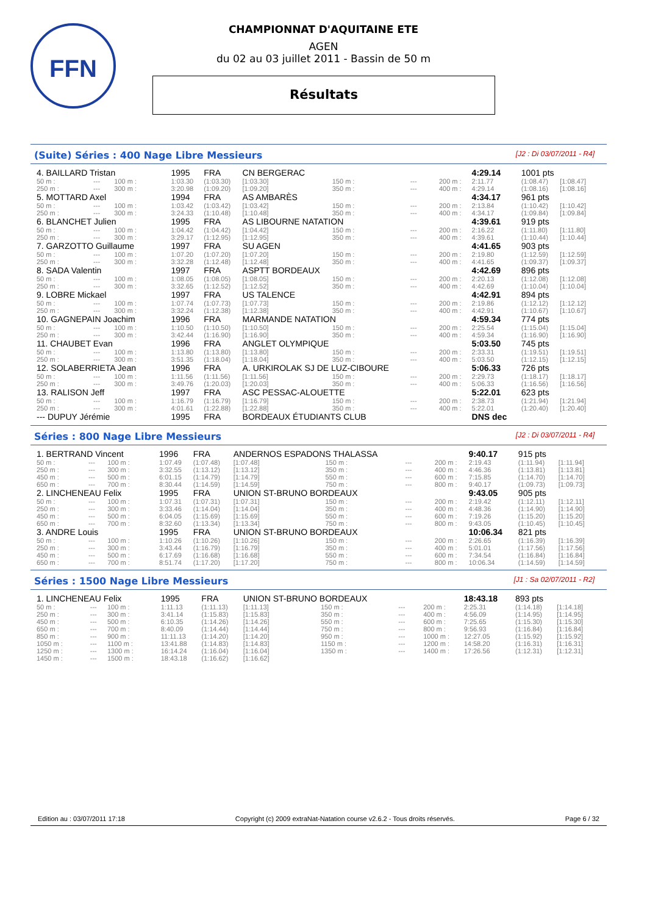FFN
CHAMPIONNAT D'AQUITAINE ETE
AGEN
du 02 au 03 juillet 2011 - Bassin de 50 m
Résultats
(Suite) Séries : 400 Nage Libre Messieurs [J2 : Di 03/07/2011 - R4]
| 4. BAILLARD Tristan | | | 1995 | FRA | CN BERGERAC | | | | 4:29.14 | 1001 pts | |
| 50 m : | --- | 100 m : | 1:03.30 | (1:03.30) | [1:03.30] | 150 m : | --- | 200 m : | 2:11.77 | (1:08.47) | [1:08.47] |
| 250 m : | --- | 300 m : | 3:20.98 | (1:09.20) | [1:09.20] | 350 m : | --- | 400 m : | 4:29.14 | (1:08.16) | [1:08.16] |
| 5. MOTTARD Axel | | | 1994 | FRA | AS AMBARÈS | | | | 4:34.17 | 961 pts | |
| 50 m : | --- | 100 m : | 1:03.42 | (1:03.42) | [1:03.42] | 150 m : | --- | 200 m : | 2:13.84 | (1:10.42) | [1:10.42] |
| 250 m : | --- | 300 m : | 3:24.33 | (1:10.48) | [1:10.48] | 350 m : | --- | 400 m : | 4:34.17 | (1:09.84) | [1:09.84] |
| 6. BLANCHET Julien | | | 1995 | FRA | AS LIBOURNE NATATION | | | | 4:39.61 | 919 pts | |
| 50 m : | --- | 100 m : | 1:04.42 | (1:04.42) | [1:04.42] | 150 m : | --- | 200 m : | 2:16.22 | (1:11.80) | [1:11.80] |
| 250 m : | --- | 300 m : | 3:29.17 | (1:12.95) | [1:12.95] | 350 m : | --- | 400 m : | 4:39.61 | (1:10.44) | [1:10.44] |
| 7. GARZOTTO Guillaume | | | 1997 | FRA | SU AGEN | | | | 4:41.65 | 903 pts | |
| 50 m : | --- | 100 m : | 1:07.20 | (1:07.20) | [1:07.20] | 150 m : | --- | 200 m : | 2:19.80 | (1:12.59) | [1:12.59] |
| 250 m : | --- | 300 m : | 3:32.28 | (1:12.48) | [1:12.48] | 350 m : | --- | 400 m : | 4:41.65 | (1:09.37) | [1:09.37] |
| 8. SADA Valentin | | | 1997 | FRA | ASPTT BORDEAUX | | | | 4:42.69 | 896 pts | |
| 50 m : | --- | 100 m : | 1:08.05 | (1:08.05) | [1:08.05] | 150 m : | --- | 200 m : | 2:20.13 | (1:12.08) | [1:12.08] |
| 250 m : | --- | 300 m : | 3:32.65 | (1:12.52) | [1:12.52] | 350 m : | --- | 400 m : | 4:42.69 | (1:10.04) | [1:10.04] |
| 9. LOBRE Mickael | | | 1997 | FRA | US TALENCE | | | | 4:42.91 | 894 pts | |
| 50 m : | --- | 100 m : | 1:07.74 | (1:07.73) | [1:07.73] | 150 m : | --- | 200 m : | 2:19.86 | (1:12.12) | [1:12.12] |
| 250 m : | --- | 300 m : | 3:32.24 | (1:12.38) | [1:12.38] | 350 m : | --- | 400 m : | 4:42.91 | (1:10.67) | [1:10.67] |
| 10. GAGNEPAIN Joachim | | | 1996 | FRA | MARMANDE NATATION | | | | 4:59.34 | 774 pts | |
| 50 m : | --- | 100 m : | 1:10.50 | (1:10.50) | [1:10.50] | 150 m : | --- | 200 m : | 2:25.54 | (1:15.04) | [1:15.04] |
| 250 m : | --- | 300 m : | 3:42.44 | (1:16.90) | [1:16.90] | 350 m : | --- | 400 m : | 4:59.34 | (1:16.90) | [1:16.90] |
| 11. CHAUBET Evan | | | 1996 | FRA | ANGLET OLYMPIQUE | | | | 5:03.50 | 745 pts | |
| 50 m : | --- | 100 m : | 1:13.80 | (1:13.80) | [1:13.80] | 150 m : | --- | 200 m : | 2:33.31 | (1:19.51) | [1:19.51] |
| 250 m : | --- | 300 m : | 3:51.35 | (1:18.04) | [1:18.04] | 350 m : | --- | 400 m : | 5:03.50 | (1:12.15) | [1:12.15] |
| 12. SOLABERRIETA Jean | | | 1996 | FRA | A. URKIROLAK SJ DE LUZ-CIBOURE | | | | 5:06.33 | 726 pts | |
| 50 m : | --- | 100 m : | 1:11.56 | (1:11.56) | [1:11.56] | 150 m : | --- | 200 m : | 2:29.73 | (1:18.17) | [1:18.17] |
| 250 m : | --- | 300 m : | 3:49.76 | (1:20.03) | [1:20.03] | 350 m : | --- | 400 m : | 5:06.33 | (1:16.56) | [1:16.56] |
| 13. RALISON Jeff | | | 1997 | FRA | ASC PESSAC-ALOUETTE | | | | 5:22.01 | 623 pts | |
| 50 m : | --- | 100 m : | 1:16.79 | (1:16.79) | [1:16.79] | 150 m : | --- | 200 m : | 2:38.73 | (1:21.94) | [1:21.94] |
| 250 m : | --- | 300 m : | 4:01.61 | (1:22.88) | [1:22.88] | 350 m : | --- | 400 m : | 5:22.01 | (1:20.40) | [1:20.40] |
| --- DUPUY Jérémie | | | 1995 | FRA | BORDEAUX ÉTUDIANTS CLUB | | | | DNS dec | | |
Séries : 800 Nage Libre Messieurs [J2 : Di 03/07/2011 - R4]
| 1. BERTRAND Vincent | | | 1996 | FRA | ANDERNOS ESPADONS THALASSA | | | | 9:40.17 | 915 pts | |
| 50 m : | --- | 100 m : | 1:07.49 | (1:07.48) | [1:07.48] | 150 m : | --- | 200 m : | 2:19.43 | (1:11.94) | [1:11.94] |
| 250 m : | --- | 300 m : | 3:32.55 | (1:13.12) | [1:13.12] | 350 m : | --- | 400 m : | 4:46.36 | (1:13.81) | [1:13.81] |
| 450 m : | --- | 500 m : | 6:01.15 | (1:14.79) | [1:14.79] | 550 m : | --- | 600 m : | 7:15.85 | (1:14.70) | [1:14.70] |
| 650 m : | --- | 700 m : | 8:30.44 | (1:14.59) | [1:14.59] | 750 m : | --- | 800 m : | 9:40.17 | (1:09.73) | [1:09.73] |
| 2. LINCHENEAU Felix | | | 1995 | FRA | UNION ST-BRUNO BORDEAUX | | | | 9:43.05 | 905 pts | |
| 50 m : | --- | 100 m : | 1:07.31 | (1:07.31) | [1:07.31] | 150 m : | --- | 200 m : | 2:19.42 | (1:12.11) | [1:12.11] |
| 250 m : | --- | 300 m : | 3:33.46 | (1:14.04) | [1:14.04] | 350 m : | --- | 400 m : | 4:48.36 | (1:14.90) | [1:14.90] |
| 450 m : | --- | 500 m : | 6:04.05 | (1:15.69) | [1:15.69] | 550 m : | --- | 600 m : | 7:19.26 | (1:15.20) | [1:15.20] |
| 650 m : | --- | 700 m : | 8:32.60 | (1:13.34) | [1:13.34] | 750 m : | --- | 800 m : | 9:43.05 | (1:10.45) | [1:10.45] |
| 3. ANDRE Louis | | | 1995 | FRA | UNION ST-BRUNO BORDEAUX | | | | 10:06.34 | 821 pts | |
| 50 m : | --- | 100 m : | 1:10.26 | (1:10.26) | [1:10.26] | 150 m : | --- | 200 m : | 2:26.65 | (1:16.39) | [1:16.39] |
| 250 m : | --- | 300 m : | 3:43.44 | (1:16.79) | [1:16.79] | 350 m : | --- | 400 m : | 5:01.01 | (1:17.56) | [1:17.56] |
| 450 m : | --- | 500 m : | 6:17.69 | (1:16.68) | [1:16.68] | 550 m : | --- | 600 m : | 7:34.54 | (1:16.84) | [1:16.84] |
| 650 m : | --- | 700 m : | 8:51.74 | (1:17.20) | [1:17.20] | 750 m : | --- | 800 m : | 10:06.34 | (1:14.59) | [1:14.59] |
Séries : 1500 Nage Libre Messieurs [J1 : Sa 02/07/2011 - R2]
| 1. LINCHENEAU Felix | | | 1995 | FRA | UNION ST-BRUNO BORDEAUX | | | | 18:43.18 | 893 pts | |
| 50 m : | --- | 100 m : | 1:11.13 | (1:11.13) | [1:11.13] | 150 m : | --- | 200 m : | 2:25.31 | (1:14.18) | [1:14.18] |
| 250 m : | --- | 300 m : | 3:41.14 | (1:15.83) | [1:15.83] | 350 m : | --- | 400 m : | 4:56.09 | (1:14.95) | [1:14.95] |
| 450 m : | --- | 500 m : | 6:10.35 | (1:14.26) | [1:14.26] | 550 m : | --- | 600 m : | 7:25.65 | (1:15.30) | [1:15.30] |
| 650 m : | --- | 700 m : | 8:40.09 | (1:14.44) | [1:14.44] | 750 m : | --- | 800 m : | 9:56.93 | (1:16.84) | [1:16.84] |
| 850 m : | --- | 900 m : | 11:11.13 | (1:14.20) | [1:14.20] | 950 m : | --- | 1000 m : | 12:27.05 | (1:15.92) | [1:15.92] |
| 1050 m : | --- | 1100 m : | 13:41.88 | (1:14.83) | [1:14.83] | 1150 m : | --- | 1200 m : | 14:58.20 | (1:16.31) | [1:16.31] |
| 1250 m : | --- | 1300 m : | 16:14.24 | (1:16.04) | [1:16.04] | 1350 m : | --- | 1400 m : | 17:26.56 | (1:12.31) | [1:12.31] |
| 1450 m : | --- | 1500 m : | 18:43.18 | (1:16.62) | [1:16.62] | | | | | | |
Edition au : 03/07/2011 17:18 Copyright (c) 2009 extraNat-Natation course v2.6.2 - Tous droits réservés. Page 6 / 32